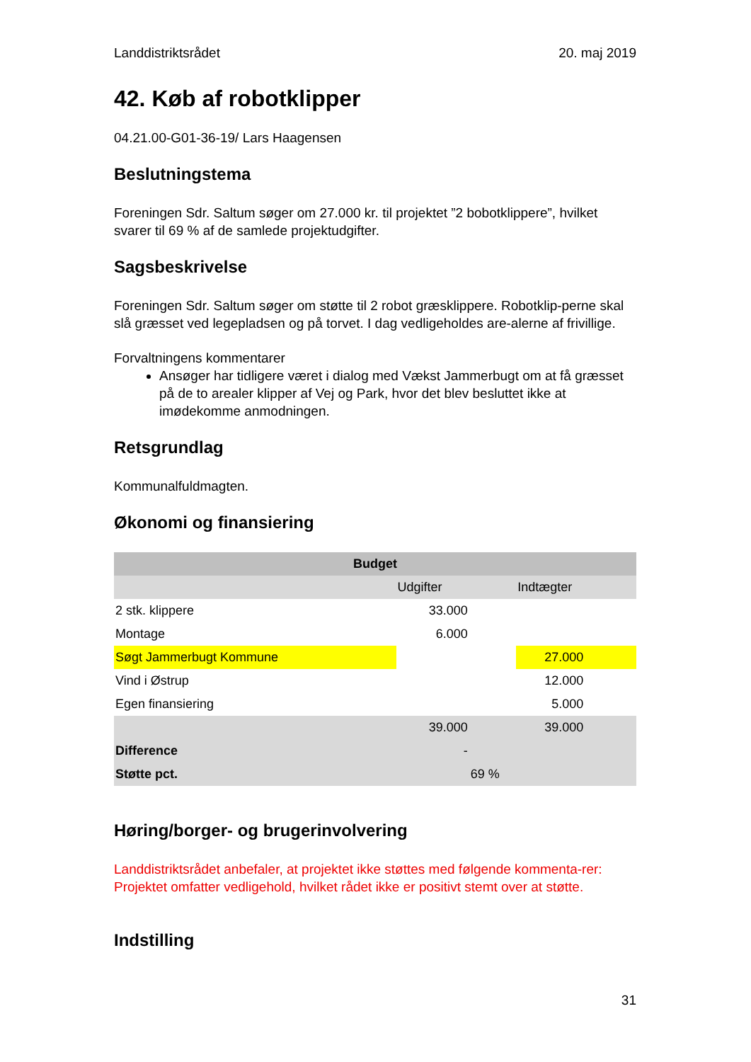Landdistriktsrådet 20. maj 2019
42. Køb af robotklipper
04.21.00-G01-36-19/ Lars Haagensen
Beslutningstema
Foreningen Sdr. Saltum søger om 27.000 kr. til projektet ”2 bobotklippere”, hvilket svarer til 69 % af de samlede projektudgifter.
Sagsbeskrivelse
Foreningen Sdr. Saltum søger om støtte til 2 robot græsklippere. Robotklip-perne skal slå græsset ved legepladsen og på torvet. I dag vedligeholdes are-alerne af frivillige.
Forvaltningens kommentarer
Ansøger har tidligere været i dialog med Vækst Jammerbugt om at få græsset på de to arealer klipper af Vej og Park, hvor det blev besluttet ikke at imødekomme anmodningen.
Retsgrundlag
Kommunalfuldmagten.
Økonomi og finansiering
| Budget | | | |
| --- | --- | --- | --- |
| | Udgifter | | Indtægter |
| 2 stk. klippere | 33.000 | | |
| Montage | 6.000 | | |
| Søgt Jammerbugt Kommune | | | 27.000 |
| Vind i Østrup | | | 12.000 |
| Egen finansiering | | | 5.000 |
| | 39.000 | | 39.000 |
| Difference | - | | |
| Støtte pct. | | 69 % | |
Høring/borger- og brugerinvolvering
Landdistriktsrådet anbefaler, at projektet ikke støttes med følgende kommenta-rer:
Projektet omfatter vedligehold, hvilket rådet ikke er positivt stemt over at støtte.
Indstilling
31